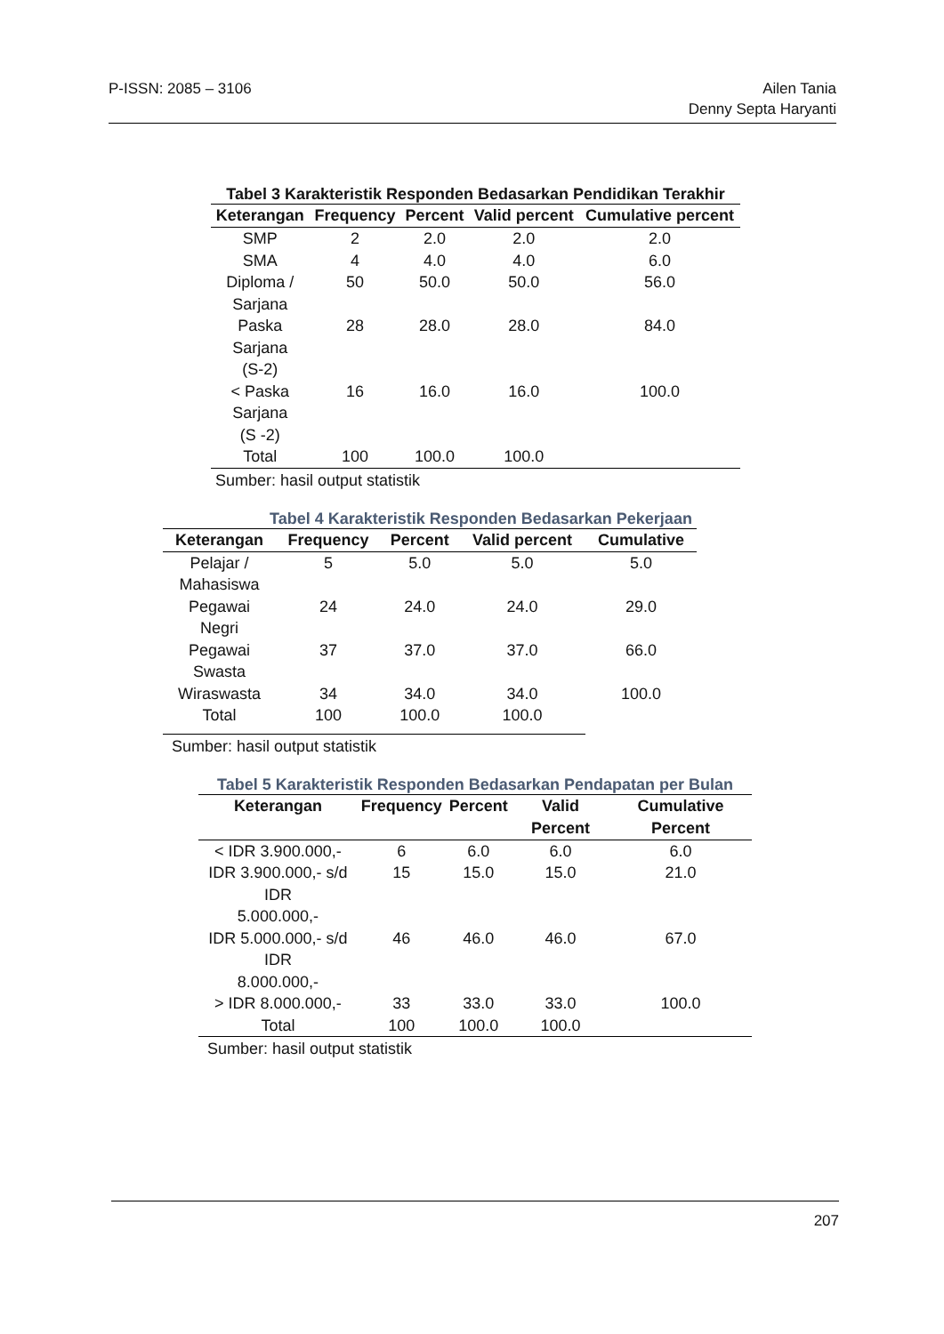P-ISSN: 2085 – 3106 Ailen Tania
Denny Septa Haryanti
Tabel 3 Karakteristik Responden Bedasarkan Pendidikan Terakhir
| Keterangan | Frequency | Percent | Valid percent | Cumulative percent |
| --- | --- | --- | --- | --- |
| SMP | 2 | 2.0 | 2.0 | 2.0 |
| SMA | 4 | 4.0 | 4.0 | 6.0 |
| Diploma / Sarjana | 50 | 50.0 | 50.0 | 56.0 |
| Paska Sarjana (S-2) | 28 | 28.0 | 28.0 | 84.0 |
| < Paska Sarjana (S -2) | 16 | 16.0 | 16.0 | 100.0 |
| Total | 100 | 100.0 | 100.0 | |
Sumber: hasil output statistik
Tabel 4 Karakteristik Responden Bedasarkan Pekerjaan
| Keterangan | Frequency | Percent | Valid percent | Cumulative |
| --- | --- | --- | --- | --- |
| Pelajar / Mahasiswa | 5 | 5.0 | 5.0 | 5.0 |
| Pegawai Negri | 24 | 24.0 | 24.0 | 29.0 |
| Pegawai Swasta | 37 | 37.0 | 37.0 | 66.0 |
| Wiraswasta | 34 | 34.0 | 34.0 | 100.0 |
| Total | 100 | 100.0 | 100.0 | |
Sumber: hasil output statistik
Tabel 5 Karakteristik Responden Bedasarkan Pendapatan per Bulan
| Keterangan | Frequency | Percent | Valid Percent | Cumulative Percent |
| --- | --- | --- | --- | --- |
| < IDR 3.900.000,- | 6 | 6.0 | 6.0 | 6.0 |
| IDR 3.900.000,- s/d IDR 5.000.000,- | 15 | 15.0 | 15.0 | 21.0 |
| IDR 5.000.000,- s/d IDR 8.000.000,- | 46 | 46.0 | 46.0 | 67.0 |
| > IDR 8.000.000,- | 33 | 33.0 | 33.0 | 100.0 |
| Total | 100 | 100.0 | 100.0 | |
Sumber: hasil output statistik
207